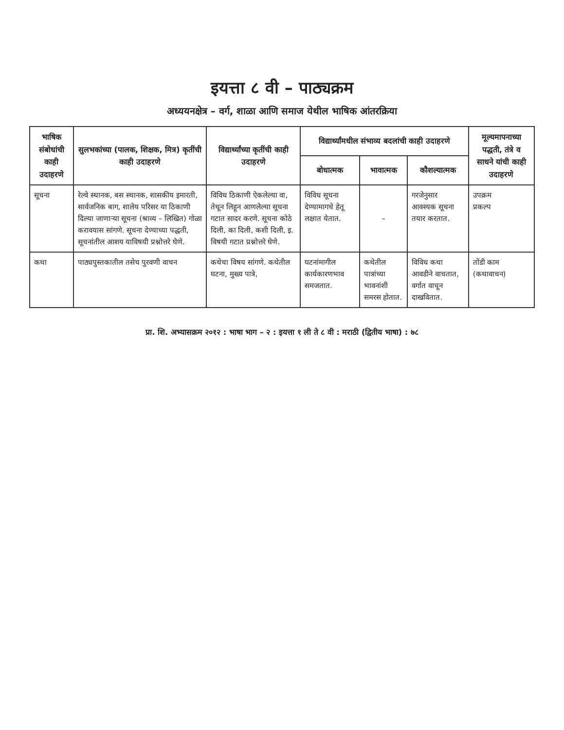इयत्ता ८ वी – पाठ्यक्रम
अध्ययनक्षेत्र – वर्ग, शाळा आणि समाज येथील भाषिक आंतरक्रिया
| भाषिक संबोधांची काही उदाहरणे | सुलभकांच्या (पालक, शिक्षक, मित्र) कृतींची काही उदाहरणे | विद्यार्थ्यांच्या कृतींची काही उदाहरणे | विद्यार्थ्यांमधील संभाव्य बदलांची काही उदाहरणे | | | मूल्यमापनाच्या पद्धती, तंत्रे व साधने यांची काही उदाहरणे |
| --- | --- | --- | --- | --- | --- | --- |
| | | | बोधात्मक | भावात्मक | कौशल्यात्मक | |
| सूचना | रेल्वे स्थानक, बस स्थानक, शासकीय इमारती, सार्वजनिक बाग, शालेय परिसर या ठिकाणी दिल्या जाणाऱ्या सूचना (श्राव्य – लिखित) गोळा करावयास सांगणे. सूचना देण्याच्या पद्धती, सूचनांतील आशय याविषयी प्रश्नोत्तरे घेणे. | विविध ठिकाणी ऐकलेल्या वा, तेथून लिहून आणलेल्या सूचना गटात सादर करणे. सूचना कोठे दिली, का दिली, कशी दिली, इ. विषयी गटात प्रश्नोत्तरे घेणे. | विविध सूचना देण्यामागचे हेतू लक्षात येतात. | – | गरजेनुसार आवश्यक सूचना तयार करतात. | उपक्रम प्रकल्प |
| कथा | पाठ्यपुस्तकातील तसेच पुरवणी वाचन | कथेचा विषय सांगणे. कथेतील घटना, मुख्य पात्रे, | घटनांमागील कार्यकारणभाव समजतात. | कथेतील पात्रांच्या भावनांशी समरस होतात. | विविध कथा आवडीने वाचतात, वर्गात वाचून दाखवितात. | तोंडी काम (कथावाचन) |
प्रा. शि. अभ्यासक्रम २०१२ : भाषा भाग – २ : इयत्ता १ ली ते ८ वी : मराठी (द्वितीय भाषा) : ७८